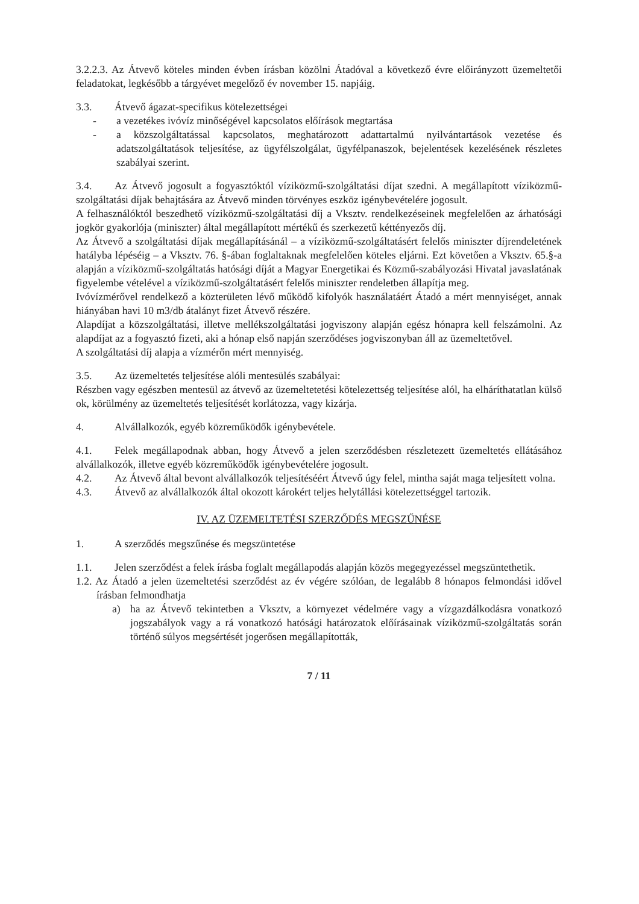3.2.2.3. Az Átvevő köteles minden évben írásban közölni Átadóval a következő évre előirányzott üzemeltetői feladatokat, legkésőbb a tárgyévet megelőző év november 15. napjáig.
3.3. Átvevő ágazat-specifikus kötelezettségei
- a vezetékes ivóvíz minőségével kapcsolatos előírások megtartása
- a közszolgáltatással kapcsolatos, meghatározott adattartalmú nyilvántartások vezetése és adatszolgáltatások teljesítése, az ügyfélszolgálat, ügyfélpanaszok, bejelentések kezelésének részletes szabályai szerint.
3.4. Az Átvevő jogosult a fogyasztóktól víziközmű-szolgáltatási díjat szedni. A megállapított víziközmű-szolgáltatási díjak behajtására az Átvevő minden törvényes eszköz igénybevételére jogosult.
A felhasználóktól beszedhető víziközmű-szolgáltatási díj a Vksztv. rendelkezéseinek megfelelően az árhatósági jogkör gyakorlója (miniszter) által megállapított mértékű és szerkezetű kéttényezős díj.
Az Átvevő a szolgáltatási díjak megállapításánál – a víziközmű-szolgáltatásért felelős miniszter díjrendeletének hatályba lépéséig – a Vksztv. 76. §-ában foglaltaknak megfelelően köteles eljárni. Ezt követően a Vksztv. 65.§-a alapján a víziközmű-szolgáltatás hatósági díját a Magyar Energetikai és Közmű-szabályozási Hivatal javaslatának figyelembe vételével a víziközmű-szolgáltatásért felelős miniszter rendeletben állapítja meg.
Ivóvízmérővel rendelkező a közterületen lévő működő kifolyók használatáért Átadó a mért mennyiséget, annak hiányában havi 10 m3/db átalányt fizet Átvevő részére.
Alapdíjat a közszolgáltatási, illetve mellékszolgáltatási jogviszony alapján egész hónapra kell felszámolni. Az alapdíjat az a fogyasztó fizeti, aki a hónap első napján szerződéses jogviszonyban áll az üzemeltetővel.
A szolgáltatási díj alapja a vízmérőn mért mennyiség.
3.5. Az üzemeltetés teljesítése alóli mentesülés szabályai:
Részben vagy egészben mentesül az átvevő az üzemeltetetési kötelezettség teljesítése alól, ha elháríthatatlan külső ok, körülmény az üzemeltetés teljesítését korlátozza, vagy kizárja.
4. Alvállalkozók, egyéb közreműködők igénybevétele.
4.1. Felek megállapodnak abban, hogy Átvevő a jelen szerződésben részletezett üzemeltetés ellátásához alvállalkozók, illetve egyéb közreműködők igénybevételére jogosult.
4.2. Az Átvevő által bevont alvállalkozók teljesítéséért Átvevő úgy felel, mintha saját maga teljesített volna.
4.3. Átvevő az alvállalkozók által okozott károkért teljes helytállási kötelezettséggel tartozik.
IV. AZ ÜZEMELTETÉSI SZERZŐDÉS MEGSZŰNÉSE
1. A szerződés megszűnése és megszüntetése
1.1. Jelen szerződést a felek írásba foglalt megállapodás alapján közös megegyezéssel megszüntethetik.
1.2. Az Átadó a jelen üzemeltetési szerződést az év végére szólóan, de legalább 8 hónapos felmondási idővel írásban felmondhatja
a) ha az Átvevő tekintetben a Vksztv, a környezet védelmére vagy a vízgazdálkodásra vonatkozó jogszabályok vagy a rá vonatkozó hatósági határozatok előírásainak víziközmű-szolgáltatás során történő súlyos megsértését jogerősen megállapították,
7 / 11